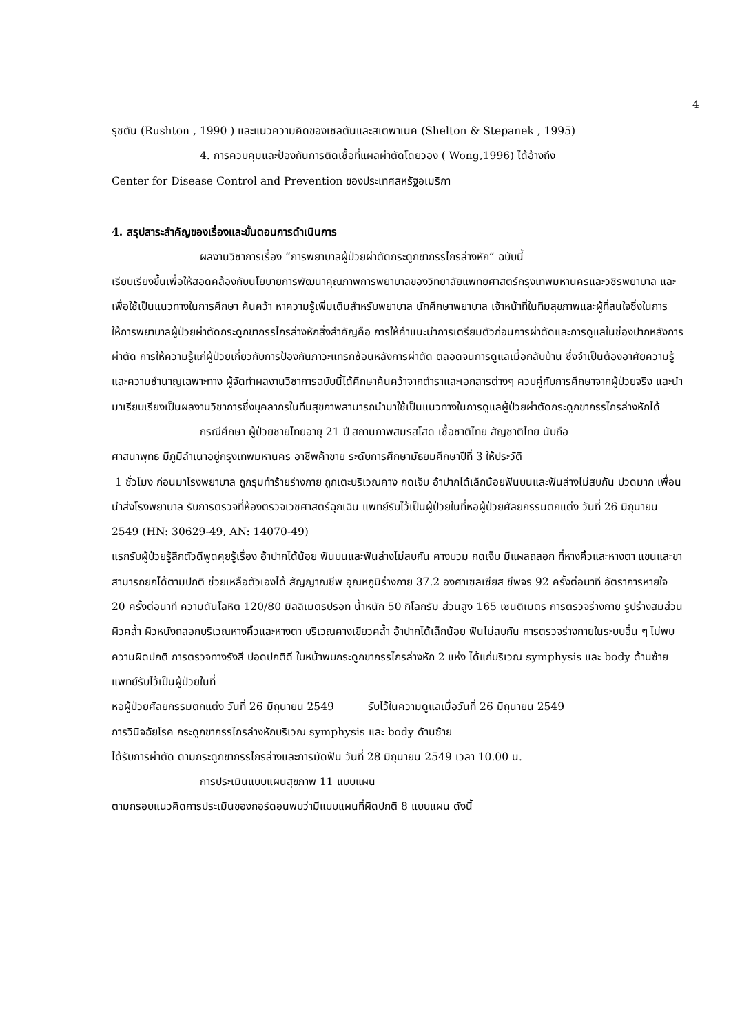4
รุชตัน (Rushton , 1990 ) และแนวความคิดของเชลตันและสเตพาเนค (Shelton & Stepanek , 1995)
4. การควบคุมและป้องกันการติดเชื้อที่แผลผ่าตัดโดยวอง ( Wong,1996) ได้อ้างถึง
Center for Disease Control and Prevention ของประเทศสหรัฐอเมริกา
4. สรุปสาระสำคัญของเรื่องและขั้นตอนการดำเนินการ
ผลงานวิชาการเรื่อง “การพยาบาลผู้ป่วยผ่าตัดกระดูกขากรรไกรล่างหัก” ฉบับนี้
เรียบเรียงขึ้นเพื่อให้สอดคล้องกับนโยบายการพัฒนาคุณภาพการพยาบาลของวิทยาลัยแพทยศาสตร์กรุงเทพมหานครและวชิรพยาบาล และเพื่อใช้เป็นแนวทางในการศึกษา ค้นคว้า หาความรู้เพิ่มเติมสำหรับพยาบาล นักศึกษาพยาบาล เจ้าหน้าที่ในทีมสุขภาพและผู้ที่สนใจซึ่งในการให้การพยาบาลผู้ป่วยผ่าตัดกระดูกขากรรไกรล่างหักสิ่งสำคัญคือ การให้คำแนะนำการเตรียมตัวก่อนการผ่าตัดและการดูแลในช่องปากหลังการผ่าตัด การให้ความรู้แก่ผู้ป่วยเกี่ยวกับการป้องกันภาวะแทรกซ้อนหลังการผ่าตัด ตลอดจนการดูแลเมื่อกลับบ้าน ซึ่งจำเป็นต้องอาศัยความรู้และความชำนาญเฉพาะทาง ผู้จัดทำผลงานวิชาการฉบับนี้ได้ศึกษาค้นคว้าจากตำราและเอกสารต่างๆ ควบคู่กับการศึกษาจากผู้ป่วยจริง และนำมาเรียบเรียงเป็นผลงานวิชาการซึ่งบุคลากรในทีมสุขภาพสามารถนำมาใช้เป็นแนวทางในการดูแลผู้ป่วยผ่าตัดกระดูกขากรรไกรล่างหักได้
กรณีศึกษา ผู้ป่วยชายไทยอายุ 21 ปี สถานภาพสมรสโสด เชื้อชาติไทย สัญชาติไทย นับถือ
ศาสนาพุทธ มีภูมิลำเนาอยู่กรุงเทพมหานคร อาชีพค้าขาย ระดับการศึกษามัธยมศึกษาปีที่ 3 ให้ประวัติ
1 ชั่วโมง ก่อนมาโรงพยาบาล ถูกรุมทำร้ายร่างกาย ถูกเตะบริเวณคาง กดเจ็บ อ้าปากได้เล็กน้อยฟันบนและฟันล่างไม่สบกัน ปวดมาก เพื่อนนำส่งโรงพยาบาล รับการตรวจที่ห้องตรวจเวชศาสตร์ฉุกเฉิน แพทย์รับไว้เป็นผู้ป่วยในที่หอผู้ป่วยศัลยกรรมตกแต่ง วันที่ 26 มิถุนายน 2549 (HN: 30629-49, AN: 14070-49)
แรกรับผู้ป่วยรู้สึกตัวดีพูดคุยรู้เรื่อง อ้าปากได้น้อย ฟันบนและฟันล่างไม่สบกัน คางบวม กดเจ็บ มีแผลถลอก ที่หางคิ้วและหางตา แขนและขาสามารถยกได้ตามปกติ ช่วยเหลือตัวเองได้ สัญญาณชีพ อุณหภูมิร่างกาย 37.2 องศาเซลเซียส ชีพจร 92 ครั้งต่อนาที อัตราการหายใจ 20 ครั้งต่อนาที ความดันโลหิต 120/80 มิลลิเมตรปรอท น้ำหนัก 50 กิโลกรัม ส่วนสูง 165 เซนติเมตร การตรวจร่างกาย รูปร่างสมส่วน ผิวคล้ำ ผิวหนังถลอกบริเวณหางคิ้วและหางตา บริเวณคางเขียวคล้ำ อ้าปากได้เล็กน้อย ฟันไม่สบกัน การตรวจร่างกายในระบบอื่น ๆ ไม่พบความผิดปกติ การตรวจทางรังสี ปอดปกติดี ใบหน้าพบกระดูกขากรรไกรล่างหัก 2 แห่ง ได้แก่บริเวณ symphysis และ body ด้านซ้าย แพทย์รับไว้เป็นผู้ป่วยในที่
หอผู้ป่วยศัลยกรรมตกแต่ง วันที่ 26 มิถุนายน 2549 รับไว้ในความดูแลเมื่อวันที่ 26 มิถุนายน 2549
การวินิจฉัยโรค กระดูกขากรรไกรล่างหักบริเวณ symphysis และ body ด้านซ้าย
ได้รับการผ่าตัด ดามกระดูกขากรรไกรล่างและการมัดฟัน วันที่ 28 มิถุนายน 2549 เวลา 10.00 น.
การประเมินแบบแผนสุขภาพ 11 แบบแผน
ตามกรอบแนวคิดการประเมินของกอร์ดอนพบว่ามีแบบแผนที่ผิดปกติ 8 แบบแผน ดังนี้